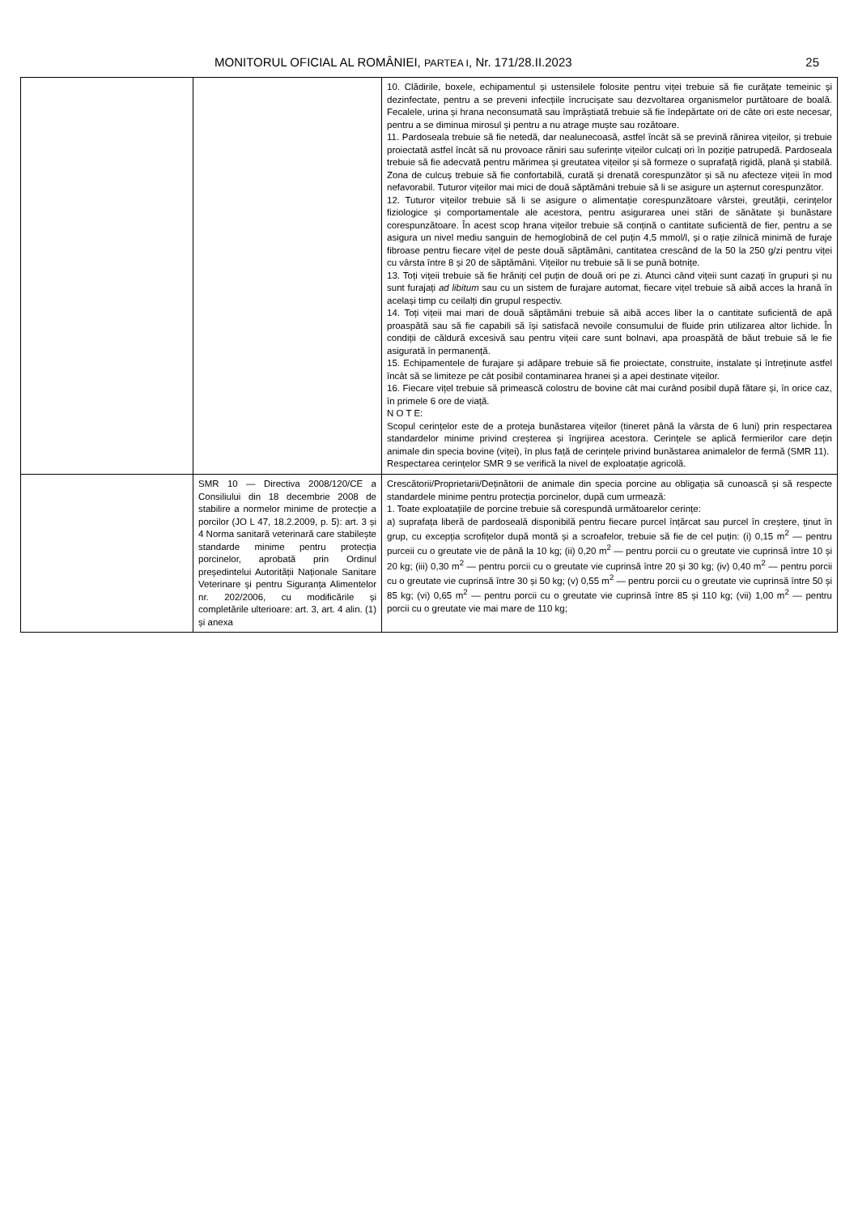MONITORUL OFICIAL AL ROMÂNIEI, PARTEA I, Nr. 171/28.II.2023 25
| | | 10. Clădirile, boxele, echipamentul și ustensilele folosite pentru viței trebuie să fie curățate temeinic și dezinfectate, pentru a se preveni infecțiile încrucișate sau dezvoltarea organismelor purtătoare de boală. Fecalele, urina și hrana neconsumată sau împrăștiată trebuie să fie îndepărtate ori de câte ori este necesar, pentru a se diminua mirosul și pentru a nu atrage muște sau rozătoare. 11. Pardoseala trebuie să fie netedă, dar nealunecoasă, astfel încât să se prevină rănirea vițeilor, și trebuie proiectată astfel încât să nu provoace răniri sau suferințe vițeilor culcați ori în poziție patrupedă. Pardoseala trebuie să fie adecvată pentru mărimea și greutatea vițeilor și să formeze o suprafață rigidă, plană și stabilă. Zona de culcuș trebuie să fie confortabilă, curată și drenată corespunzător și să nu afecteze vițeii în mod nefavorabil. Tuturor vițeilor mai mici de două săptămâni trebuie să li se asigure un așternut corespunzător. 12. Tuturor vițeilor trebuie să li se asigure o alimentație corespunzătoare vârstei, greutății, cerințelor fiziologice și comportamentale ale acestora, pentru asigurarea unei stări de sănătate și bunăstare corespunzătoare. În acest scop hrana vițeilor trebuie să conțină o cantitate suficientă de fier, pentru a se asigura un nivel mediu sanguin de hemoglobină de cel puțin 4,5 mmol/l, și o rație zilnică minimă de furaje fibroase pentru fiecare vițel de peste două săptămâni, cantitatea crescând de la 50 la 250 g/zi pentru viței cu vârsta între 8 și 20 de săptămâni. Vițeilor nu trebuie să li se pună botnițe. 13. Toți vițeii trebuie să fie hrăniți cel puțin de două ori pe zi. Atunci când vițeii sunt cazați în grupuri și nu sunt furajați ad libitum sau cu un sistem de furajare automat, fiecare vițel trebuie să aibă acces la hrană în același timp cu ceilalți din grupul respectiv. 14. Toți vițeii mai mari de două săptămâni trebuie să aibă acces liber la o cantitate suficientă de apă proaspătă sau să fie capabili să își satisfacă nevoile consumului de fluide prin utilizarea altor lichide. În condiții de căldură excesivă sau pentru vițeii care sunt bolnavi, apa proaspătă de băut trebuie să le fie asigurată în permanență. 15. Echipamentele de furajare și adăpare trebuie să fie proiectate, construite, instalate și întreținute astfel încât să se limiteze pe cât posibil contaminarea hranei și a apei destinate vițeilor. 16. Fiecare vițel trebuie să primească colostru de bovine cât mai curând posibil după fătare și, în orice caz, în primele 6 ore de viață. N O T E: Scopul cerințelor este de a proteja bunăstarea vițeilor (tineret până la vârsta de 6 luni) prin respectarea standardelor minime privind creșterea și îngrijirea acestora. Cerințele se aplică fermierilor care dețin animale din specia bovine (viței), în plus față de cerințele privind bunăstarea animalelor de fermă (SMR 11). Respectarea cerințelor SMR 9 se verifică la nivel de exploatație agricolă. |
| | SMR 10 — Directiva 2008/120/CE a Consiliului din 18 decembrie 2008 de stabilire a normelor minime de protecție a porcilor (JO L 47, 18.2.2009, p. 5): art. 3 și 4 Norma sanitară veterinară care stabilește standarde minime pentru protecția porcinelor, aprobată prin Ordinul președintelui Autorității Naționale Sanitare Veterinare și pentru Siguranța Alimentelor nr. 202/2006, cu modificările și completările ulterioare: art. 3, art. 4 alin. (1) și anexa | Crescătorii/Proprietarii/Deținătorii de animale din specia porcine au obligația să cunoască și să respecte standardele minime pentru protecția porcinelor, după cum urmează: 1. Toate exploatațiile de porcine trebuie să corespundă următoarelor cerințe: a) suprafața liberă de pardoseală disponibilă pentru fiecare purcel înțărcat sau purcel în creștere, ținut în grup, cu excepția scrofițelor după montă și a scroafelor, trebuie să fie de cel puțin: (i) 0,15 m<sup>2</sup> — pentru purceii cu o greutate vie de până la 10 kg; (ii) 0,20 m<sup>2</sup> — pentru porcii cu o greutate vie cuprinsă între 10 și 20 kg; (iii) 0,30 m<sup>2</sup> — pentru porcii cu o greutate vie cuprinsă între 20 și 30 kg; (iv) 0,40 m<sup>2</sup> — pentru porcii cu o greutate vie cuprinsă între 30 și 50 kg; (v) 0,55 m<sup>2</sup> — pentru porcii cu o greutate vie cuprinsă între 50 și 85 kg; (vi) 0,65 m<sup>2</sup> — pentru porcii cu o greutate vie cuprinsă între 85 și 110 kg; (vii) 1,00 m<sup>2</sup> — pentru porcii cu o greutate vie mai mare de 110 kg; |